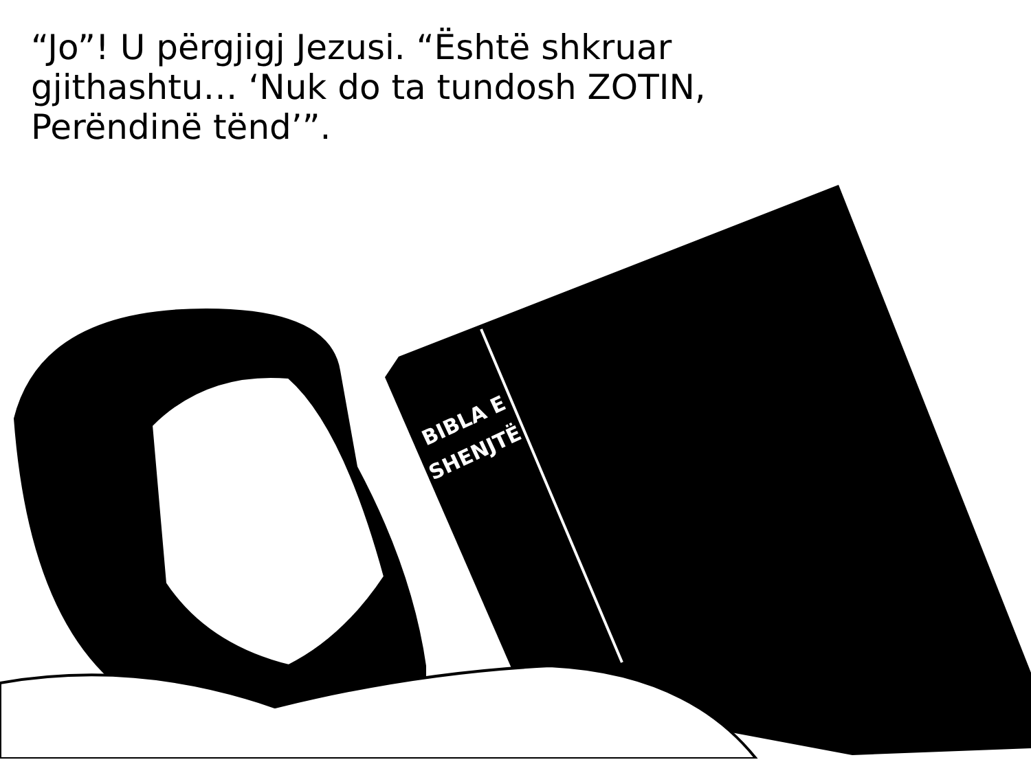“Jo”! U përgjigj Jezusi. “Është shkruar gjithashtu… ‘Nuk do ta tundosh ZOTIN, Perëndinë tënd’”.
BIBLA E
SHENJTË